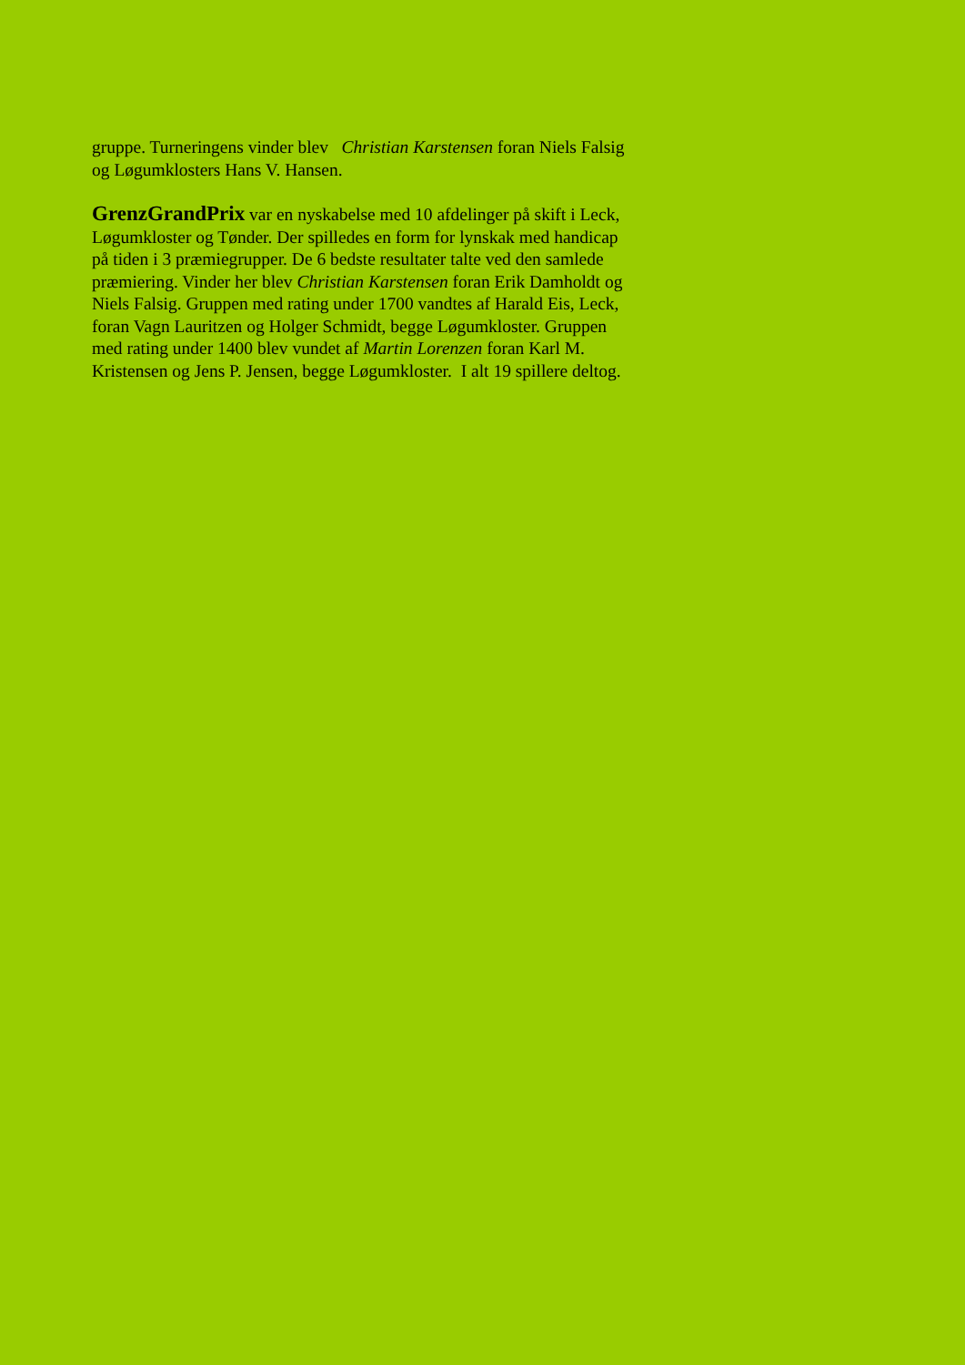gruppe. Turneringens vinder blev Christian Karstensen foran Niels Falsig og Løgumklosters Hans V. Hansen.
GrenzGrandPrix var en nyskabelse med 10 afdelinger på skift i Leck, Løgumkloster og Tønder. Der spilledes en form for lynskak med handicap på tiden i 3 præmiegrupper. De 6 bedste resultater talte ved den samlede præmiering. Vinder her blev Christian Karstensen foran Erik Damholdt og Niels Falsig. Gruppen med rating under 1700 vandtes af Harald Eis, Leck, foran Vagn Lauritzen og Holger Schmidt, begge Løgumkloster. Gruppen med rating under 1400 blev vundet af Martin Lorenzen foran Karl M. Kristensen og Jens P. Jensen, begge Løgumkloster. I alt 19 spillere deltog.